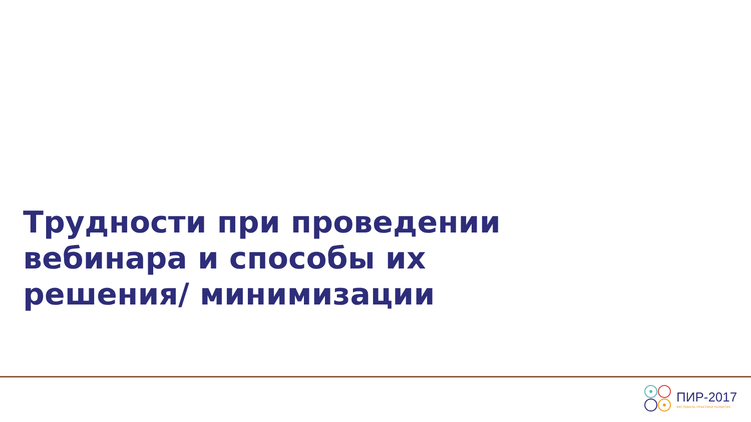Трудности при проведении вебинара и способы их решения/ минимизации
ПИР-2017
ФЕСТИВАЛЬ ПРАКТИКИ РАЗВИТИЯ